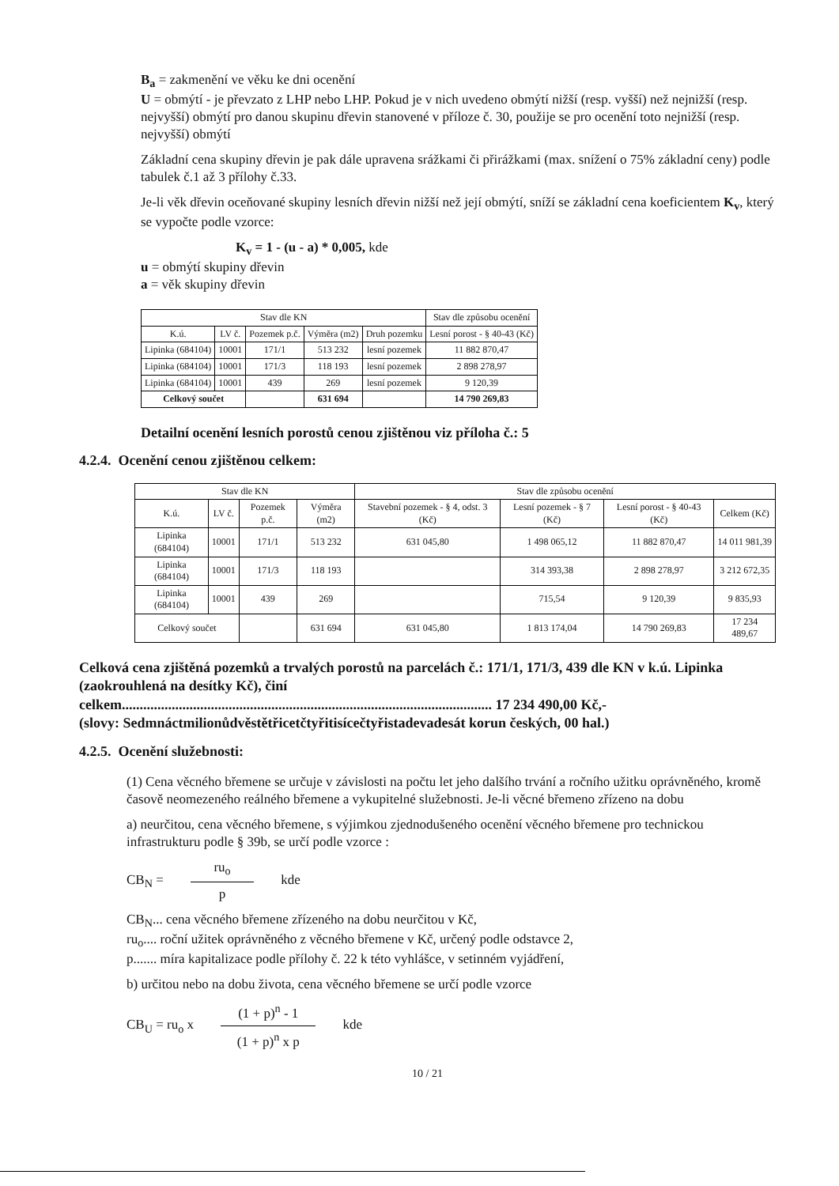B<sub>a</sub> = zakmenění ve věku ke dni ocenění
U = obmýtí - je převzato z LHP nebo LHP. Pokud je v nich uvedeno obmýtí nižší (resp. vyšší) než nejnižší (resp. nejvyšší) obmýtí pro danou skupinu dřevin stanovené v příloze č. 30, použije se pro ocenění toto nejnižší (resp. nejvyšší) obmýtí
Základní cena skupiny dřevin je pak dále upravena srážkami či přirážkami (max. snížení o 75% základní ceny) podle tabulek č.1 až 3 přílohy č.33.
Je-li věk dřevin oceňované skupiny lesních dřevin nižší než její obmýtí, sníží se základní cena koeficientem K<sub>v</sub>, který se vypočte podle vzorce:
K<sub>v</sub> = 1 - (u - a) * 0,005, kde
u = obmýtí skupiny dřevin
a = věk skupiny dřevin
| Stav dle KN | | | | | Stav dle způsobu ocenění |
| --- | --- | --- | --- | --- | --- |
| K.ú. | LV č. | Pozemek p.č. | Výměra (m2) | Druh pozemku | Lesní porost - § 40-43 (Kč) |
| Lipinka (684104) | 10001 | 171/1 | 513 232 | lesní pozemek | 11 882 870,47 |
| Lipinka (684104) | 10001 | 171/3 | 118 193 | lesní pozemek | 2 898 278,97 |
| Lipinka (684104) | 10001 | 439 | 269 | lesní pozemek | 9 120,39 |
| Celkový součet | | | 631 694 | | 14 790 269,83 |
Detailní ocenění lesních porostů cenou zjištěnou viz příloha č.: 5
4.2.4. Ocenění cenou zjištěnou celkem:
| Stav dle KN | | | | Stav dle způsobu ocenění | | | |
| --- | --- | --- | --- | --- | --- | --- | --- |
| K.ú. | LV č. | Pozemek p.č. | Výměra (m2) | Stavební pozemek - § 4, odst. 3 (Kč) | Lesní pozemek - § 7 (Kč) | Lesní porost - § 40-43 (Kč) | Celkem (Kč) |
| Lipinka (684104) | 10001 | 171/1 | 513 232 | 631 045,80 | 1 498 065,12 | 11 882 870,47 | 14 011 981,39 |
| Lipinka (684104) | 10001 | 171/3 | 118 193 | | 314 393,38 | 2 898 278,97 | 3 212 672,35 |
| Lipinka (684104) | 10001 | 439 | 269 | | 715,54 | 9 120,39 | 9 835,93 |
| Celkový součet | | | 631 694 | 631 045,80 | 1 813 174,04 | 14 790 269,83 | 17 234 489,67 |
Celková cena zjištěná pozemků a trvalých porostů na parcelách č.: 171/1, 171/3, 439 dle KN v k.ú. Lipinka (zaokrouhlená na desítky Kč), činí
celkem........................................................................................................ 17 234 490,00 Kč,-
(slovy: Sedmnáctmilionůdvěstětřicetčtyřitisícečtyřistadevadesát korun českých, 00 hal.)
4.2.5. Ocenění služebnosti:
(1) Cena věcného břemene se určuje v závislosti na počtu let jeho dalšího trvání a ročního užitku oprávněného, kromě časově neomezeného reálného břemene a vykupitelné služebnosti. Je-li věcné břemeno zřízeno na dobu
a) neurčitou, cena věcného břemene, s výjimkou zjednodušeného ocenění věcného břemene pro technickou infrastrukturu podle § 39b, se určí podle vzorce :
CB<sub>N</sub> = ru<sub>o</sub> p kde
CB<sub>N</sub>... cena věcného břemene zřízeného na dobu neurčitou v Kč,
ru<sub>o</sub>.... roční užitek oprávněného z věcného břemene v Kč, určený podle odstavce 2,
p....... míra kapitalizace podle přílohy č. 22 k této vyhlášce, v setinném vyjádření,
b) určitou nebo na dobu života, cena věcného břemene se určí podle vzorce
CB<sub>U</sub> = ru<sub>o</sub> x (1 + p)<sup>n</sup> - 1 (1 + p)<sup>n</sup> x p kde
10 / 21